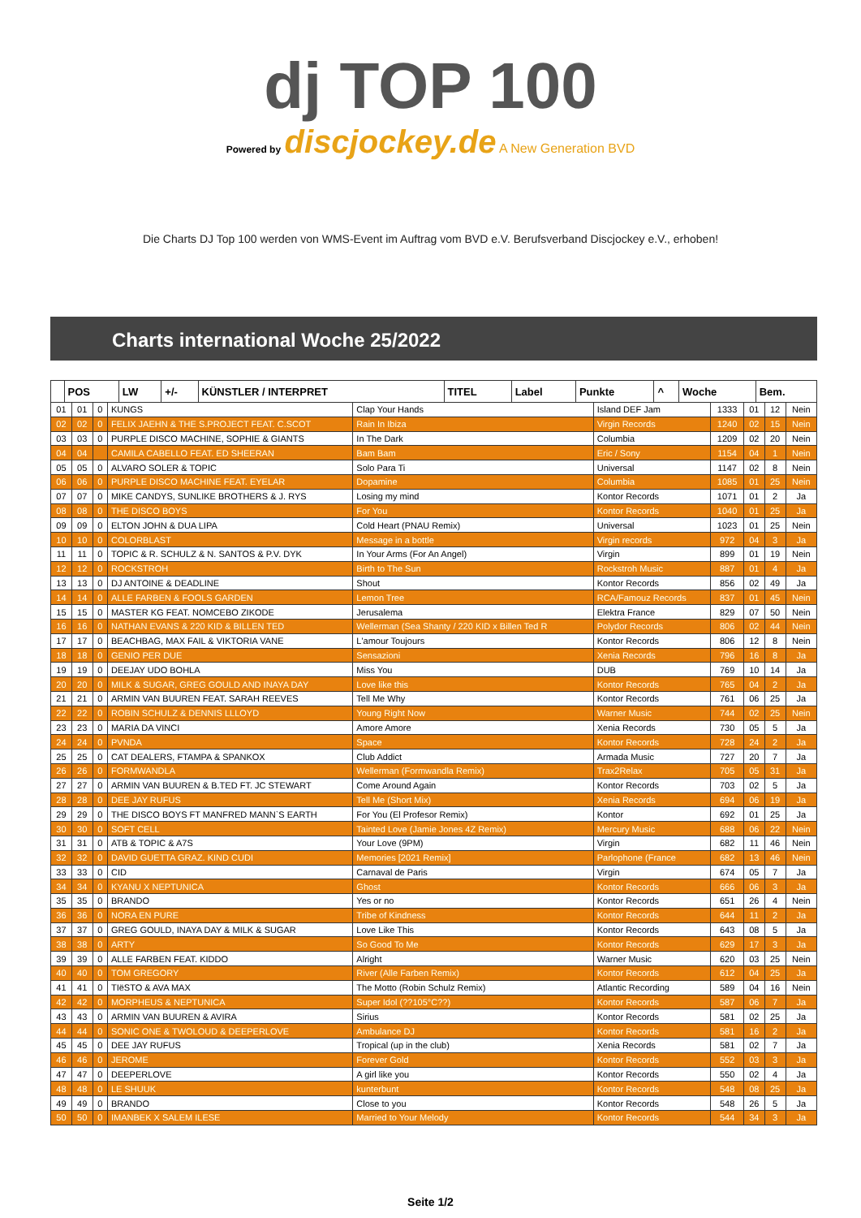dj TOP 100
Powered by discjockey.de A New Generation BVD
Die Charts DJ Top 100 werden von WMS-Event im Auftrag vom BVD e.V. Berufsverband Discjockey e.V., erhoben!
Charts international Woche 25/2022
| | POS | LW | +/- | KÜNSTLER / INTERPRET | TITEL | Label | Punkte | ^ | Woche | Bem. |
| --- | --- | --- | --- | --- | --- | --- | --- | --- | --- | --- |
| 01 | 01 | 0 | KUNGS | Clap Your Hands | Island DEF Jam | 1333 | 01 | 12 | Nein |
| 02 | 02 | 0 | FELIX JAEHN & THE S.PROJECT FEAT. C.SCOT | Rain In Ibiza | Virgin Records | 1240 | 02 | 15 | Nein |
| 03 | 03 | 0 | PURPLE DISCO MACHINE, SOPHIE & GIANTS | In The Dark | Columbia | 1209 | 02 | 20 | Nein |
| 04 | 04 | | CAMILA CABELLO FEAT. ED SHEERAN | Bam Bam | Eric / Sony | 1154 | 04 | 1 | Nein |
| 05 | 05 | 0 | ALVARO SOLER & TOPIC | Solo Para Ti | Universal | 1147 | 02 | 8 | Nein |
| 06 | 06 | 0 | PURPLE DISCO MACHINE FEAT. EYELAR | Dopamine | Columbia | 1085 | 01 | 25 | Nein |
| 07 | 07 | 0 | MIKE CANDYS, SUNLIKE BROTHERS & J. RYS | Losing my mind | Kontor Records | 1071 | 01 | 2 | Ja |
| 08 | 08 | 0 | THE DISCO BOYS | For You | Kontor Records | 1040 | 01 | 25 | Ja |
| 09 | 09 | 0 | ELTON JOHN & DUA LIPA | Cold Heart (PNAU Remix) | Universal | 1023 | 01 | 25 | Nein |
| 10 | 10 | 0 | COLORBLAST | Message in a bottle | Virgin records | 972 | 04 | 3 | Ja |
| 11 | 11 | 0 | TOPIC & R. SCHULZ & N. SANTOS & P.V. DYK | In Your Arms (For An Angel) | Virgin | 899 | 01 | 19 | Nein |
| 12 | 12 | 0 | ROCKSTROH | Birth to The Sun | Rockstroh Music | 887 | 01 | 4 | Ja |
| 13 | 13 | 0 | DJ ANTOINE & DEADLINE | Shout | Kontor Records | 856 | 02 | 49 | Ja |
| 14 | 14 | 0 | ALLE FARBEN & FOOLS GARDEN | Lemon Tree | RCA/Famouz Records | 837 | 01 | 45 | Nein |
| 15 | 15 | 0 | MASTER KG FEAT. NOMCEBO ZIKODE | Jerusalema | Elektra France | 829 | 07 | 50 | Nein |
| 16 | 16 | 0 | NATHAN EVANS & 220 KID & BILLEN TED | Wellerman (Sea Shanty / 220 KID x Billen Ted R | Polydor Records | 806 | 02 | 44 | Nein |
| 17 | 17 | 0 | BEACHBAG, MAX FAIL & VIKTORIA VANE | L'amour Toujours | Kontor Records | 806 | 12 | 8 | Nein |
| 18 | 18 | 0 | GENIO PER DUE | Sensazioni | Xenia Records | 796 | 16 | 8 | Ja |
| 19 | 19 | 0 | DEEJAY UDO BOHLA | Miss You | DUB | 769 | 10 | 14 | Ja |
| 20 | 20 | 0 | MILK & SUGAR, GREG GOULD AND INAYA DAY | Love like this | Kontor Records | 765 | 04 | 2 | Ja |
| 21 | 21 | 0 | ARMIN VAN BUUREN FEAT. SARAH REEVES | Tell Me Why | Kontor Records | 761 | 06 | 25 | Ja |
| 22 | 22 | 0 | ROBIN SCHULZ & DENNIS LLLOYD | Young Right Now | Warner Music | 744 | 02 | 25 | Nein |
| 23 | 23 | 0 | MARIA DA VINCI | Amore Amore | Xenia Records | 730 | 05 | 5 | Ja |
| 24 | 24 | 0 | PVNDA | Space | Kontor Records | 728 | 24 | 2 | Ja |
| 25 | 25 | 0 | CAT DEALERS, FTAMPA & SPANKOX | Club Addict | Armada Music | 727 | 20 | 7 | Ja |
| 26 | 26 | 0 | FORMWANDLA | Wellerman (Formwandla Remix) | Trax2Relax | 705 | 05 | 31 | Ja |
| 27 | 27 | 0 | ARMIN VAN BUUREN & B.TED FT. JC STEWART | Come Around Again | Kontor Records | 703 | 02 | 5 | Ja |
| 28 | 28 | 0 | DEE JAY RUFUS | Tell Me (Short Mix) | Xenia Records | 694 | 06 | 19 | Ja |
| 29 | 29 | 0 | THE DISCO BOYS FT MANFRED MANN`S EARTH | For You (El Profesor Remix) | Kontor | 692 | 01 | 25 | Ja |
| 30 | 30 | 0 | SOFT CELL | Tainted Love (Jamie Jones 4Z Remix) | Mercury Music | 688 | 06 | 22 | Nein |
| 31 | 31 | 0 | ATB & TOPIC & A7S | Your Love (9PM) | Virgin | 682 | 11 | 46 | Nein |
| 32 | 32 | 0 | DAVID GUETTA GRAZ. KIND CUDI | Memories [2021 Remix] | Parlophone (France | 682 | 13 | 46 | Nein |
| 33 | 33 | 0 | CID | Carnaval de Paris | Virgin | 674 | 05 | 7 | Ja |
| 34 | 34 | 0 | KYANU X NEPTUNICA | Ghost | Kontor Records | 666 | 06 | 3 | Ja |
| 35 | 35 | 0 | BRANDO | Yes or no | Kontor Records | 651 | 26 | 4 | Nein |
| 36 | 36 | 0 | NORA EN PURE | Tribe of Kindness | Kontor Records | 644 | 11 | 2 | Ja |
| 37 | 37 | 0 | GREG GOULD, INAYA DAY & MILK & SUGAR | Love Like This | Kontor Records | 643 | 08 | 5 | Ja |
| 38 | 38 | 0 | ARTY | So Good To Me | Kontor Records | 629 | 17 | 3 | Ja |
| 39 | 39 | 0 | ALLE FARBEN FEAT. KIDDO | Alright | Warner Music | 620 | 03 | 25 | Nein |
| 40 | 40 | 0 | TOM GREGORY | River (Alle Farben Remix) | Kontor Records | 612 | 04 | 25 | Ja |
| 41 | 41 | 0 | TIëSTO & AVA MAX | The Motto (Robin Schulz Remix) | Atlantic Recording | 589 | 04 | 16 | Nein |
| 42 | 42 | 0 | MORPHEUS & NEPTUNICA | Super Idol (??105°C??) | Kontor Records | 587 | 06 | 7 | Ja |
| 43 | 43 | 0 | ARMIN VAN BUUREN & AVIRA | Sirius | Kontor Records | 581 | 02 | 25 | Ja |
| 44 | 44 | 0 | SONIC ONE & TWOLOUD & DEEPERLOVE | Ambulance DJ | Kontor Records | 581 | 16 | 2 | Ja |
| 45 | 45 | 0 | DEE JAY RUFUS | Tropical (up in the club) | Xenia Records | 581 | 02 | 7 | Ja |
| 46 | 46 | 0 | JEROME | Forever Gold | Kontor Records | 552 | 03 | 3 | Ja |
| 47 | 47 | 0 | DEEPERLOVE | A girl like you | Kontor Records | 550 | 02 | 4 | Ja |
| 48 | 48 | 0 | LE SHUUK | kunterbunt | Kontor Records | 548 | 08 | 25 | Ja |
| 49 | 49 | 0 | BRANDO | Close to you | Kontor Records | 548 | 26 | 5 | Ja |
| 50 | 50 | 0 | IMANBEK X SALEM ILESE | Married to Your Melody | Kontor Records | 544 | 34 | 3 | Ja |
Seite 1/2